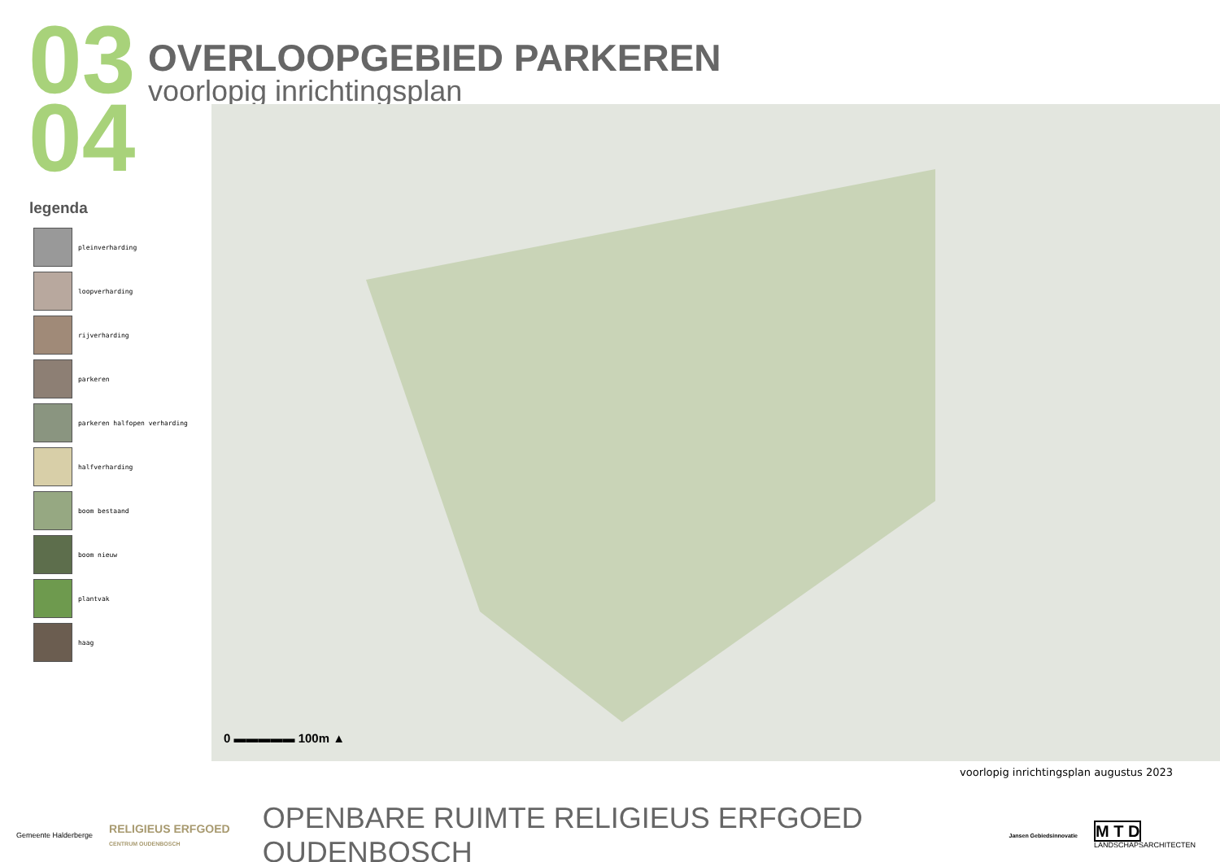03
04
OVERLOOPGEBIED PARKEREN
voorlopig inrichtingsplan
legenda
pleinverharding
loopverharding
rijverharding
parkeren
parkeren halfopen verharding
halfverharding
boom bestaand
boom nieuw
plantvak
haag
0 ▬▬▬▬▬ 100m ▲
voorlopig inrichtingsplan augustus 2023
Gemeente Halderberge
RELIGIEUS ERFGOED
CENTRUM OUDENBOSCH
OPENBARE RUIMTE RELIGIEUS ERFGOED OUDENBOSCH
Jansen Gebiedsinnovatie
M T D
LANDSCHAPSARCHITECTEN